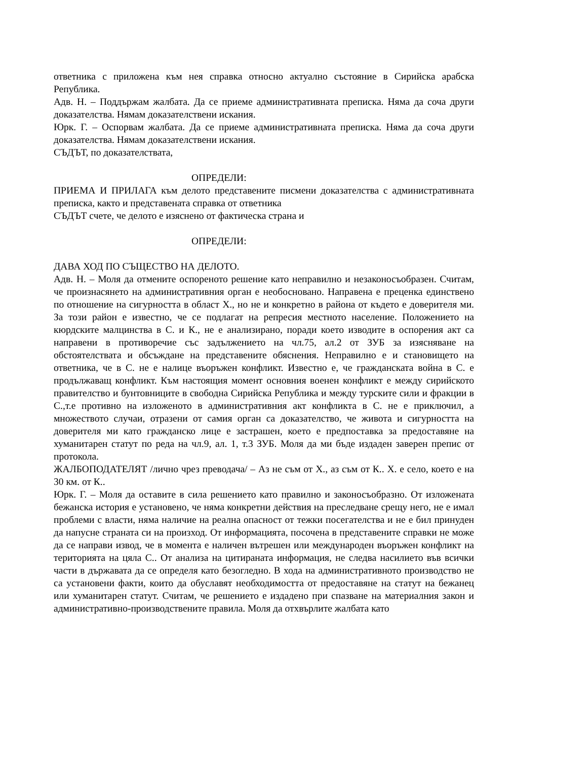ответника с приложена към нея справка относно актуално състояние в Сирийска арабска Република.
Адв. Н. – Поддържам жалбата. Да се приеме административната преписка. Няма да соча други доказателства. Нямам доказателствени искания.
Юрк. Г. – Оспорвам жалбата. Да се приеме административната преписка. Няма да соча други доказателства. Нямам доказателствени искания.
СЪДЪТ, по доказателствата,
ОПРЕДЕЛИ:
ПРИЕМА И ПРИЛАГА към делото представените писмени доказателства с административната преписка, както и представената справка от ответника
СЪДЪТ счете, че делото е изяснено от фактическа страна и
ОПРЕДЕЛИ:
ДАВА ХОД ПО СЪЩЕСТВО НА ДЕЛОТО.
Адв. Н. – Моля да отмените оспореното решение като неправилно и незаконосъобразен. Считам, че произнасянето на административния орган е необосновано. Направена е преценка единствено по отношение на сигурността в област Х., но не и конкретно в района от където е доверителя ми. За този район е известно, че се подлагат на репресия местното население. Положението на кюрдските малцинства в С. и К., не е анализирано, поради което изводите в оспорения акт са направени в противоречие със задължението на чл.75, ал.2 от ЗУБ за изясняване на обстоятелствата и обсъждане на представените обяснения. Неправилно е и становището на ответника, че в С. не е налице въоръжен конфликт. Известно е, че гражданската война в С. е продължаващ конфликт. Към настоящия момент основния военен конфликт е между сирийското правителство и бунтовниците в свободна Сирийска Република и между турските сили и фракции в С.,т.е противно на изложеното в административния акт конфликта в С. не е приключил, а множеството случаи, отразени от самия орган са доказателство, че живота и сигурността на доверителя ми като гражданско лице е застрашен, което е предпоставка за предоставяне на хуманитарен статут по реда на чл.9, ал. 1, т.3 ЗУБ. Моля да ми бъде издаден заверен препис от протокола.
ЖАЛБОПОДАТЕЛЯТ /лично чрез преводача/ – Аз не съм от Х., аз съм от К.. Х. е село, което е на 30 км. от К..
Юрк. Г. – Моля да оставите в сила решението като правилно и законосъобразно. От изложената бежанска история е установено, че няма конкретни действия на преследване срещу него, не е имал проблеми с власти, няма наличие на реална опасност от тежки посегателства и не е бил принуден да напусне страната си на произход. От информацията, посочена в представените справки не може да се направи извод, че в момента е наличен вътрешен или международен въоръжен конфликт на територията на цяла С.. От анализа на цитираната информация, не следва насилието във всички части в държавата да се определя като безогледно. В хода на административното производство не са установени факти, които да обуславят необходимостта от предоставяне на статут на бежанец или хуманитарен статут. Считам, че решението е издадено при спазване на материалния закон и административно-производствените правила. Моля да отхвърлите жалбата като